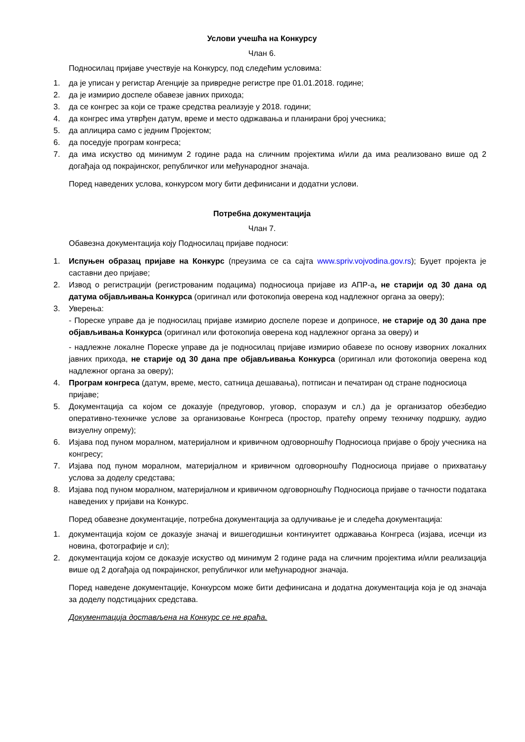Услови учешћа на Конкурсу
Члан 6.
Подносилац пријаве учествује на Конкурсу, под следећим условима:
1. да је уписан у регистар Агенције за привредне регистре пре 01.01.2018. године;
2. да је измирио доспеле обавезе јавних прихода;
3. да се конгрес за који се траже средства реализује у 2018. години;
4. да конгрес има утврђен датум, време и место одржавања и планирани број учесника;
5. да аплицира само с једним Пројектом;
6. да поседује програм конгреса;
7. да има искуство од минимум 2 године рада на сличним пројектима и/или да има реализовано више од 2 догађаја од покрајинског, републичког или међународног значаја.
Поред наведених услова, конкурсом могу бити дефинисани и додатни услови.
Потребна документација
Члан 7.
Обавезна документација коју Подносилац пријаве подноси:
1. Испуњен образац пријаве на Конкурс (преузима се са сајта www.spriv.vojvodina.gov.rs); Буџет пројекта је саставни део пријаве;
2. Извод о регистрацији (регистрованим подацима) подносиоца пријаве из АПР-а, не старији од 30 дана од датума објављивања Конкурса (оригинал или фотокопија оверена код надлежног органа за оверу);
3. Уверења:
- Пореске управе да је подносилац пријаве измирио доспеле порезе и доприносе, не старије од 30 дана пре објављивања Конкурса (оригинал или фотокопија оверена код надлежног органа за оверу) и
- надлежне локалне Пореске управе да је подносилац пријаве измирио обавезе по основу изворних локалних јавних прихода, не старије од 30 дана пре објављивања Конкурса (оригинал или фотокопија оверена код надлежног органа за оверу);
4. Програм конгреса (датум, време, место, сатница дешавања), потписан и печатиран од стране подносиоца пријаве;
5. Документација са којом се доказује (предуговор, уговор, споразум и сл.) да је организатор обезбедио оперативно-техничке услове за организовање Конгреса (простор, пратећу опрему техничку подршку, аудио визуелну опрему);
6. Изјава под пуном моралном, материјалном и кривичном одговорношћу Подносиоца пријаве о броју учесника на конгресу;
7. Изјава под пуном моралном, материјалном и кривичном одговорношћу Подносиоца пријаве о прихватању услова за доделу средстава;
8. Изјава под пуном моралном, материјалном и кривичном одговорношћу Подносиоца пријаве о тачности података наведених у пријави на Конкурс.
Поред обавезне документације, потребна документација за одлучивање је и следећа документација:
1. документација којом се доказује значај и вишегодишњи континуитет одржавања Конгреса (изјава, исечци из новина, фотографије и сл);
2. документација којом се доказује искуство од минимум 2 године рада на сличним пројектима и/или реализација више од 2 догађаја од покрајинског, републичког или међународног значаја.
Поред наведене документације, Конкурсом може бити дефинисана и додатна документација која је од значаја за доделу подстицајних средстава.
Документација достављена на Конкурс се не враћа.